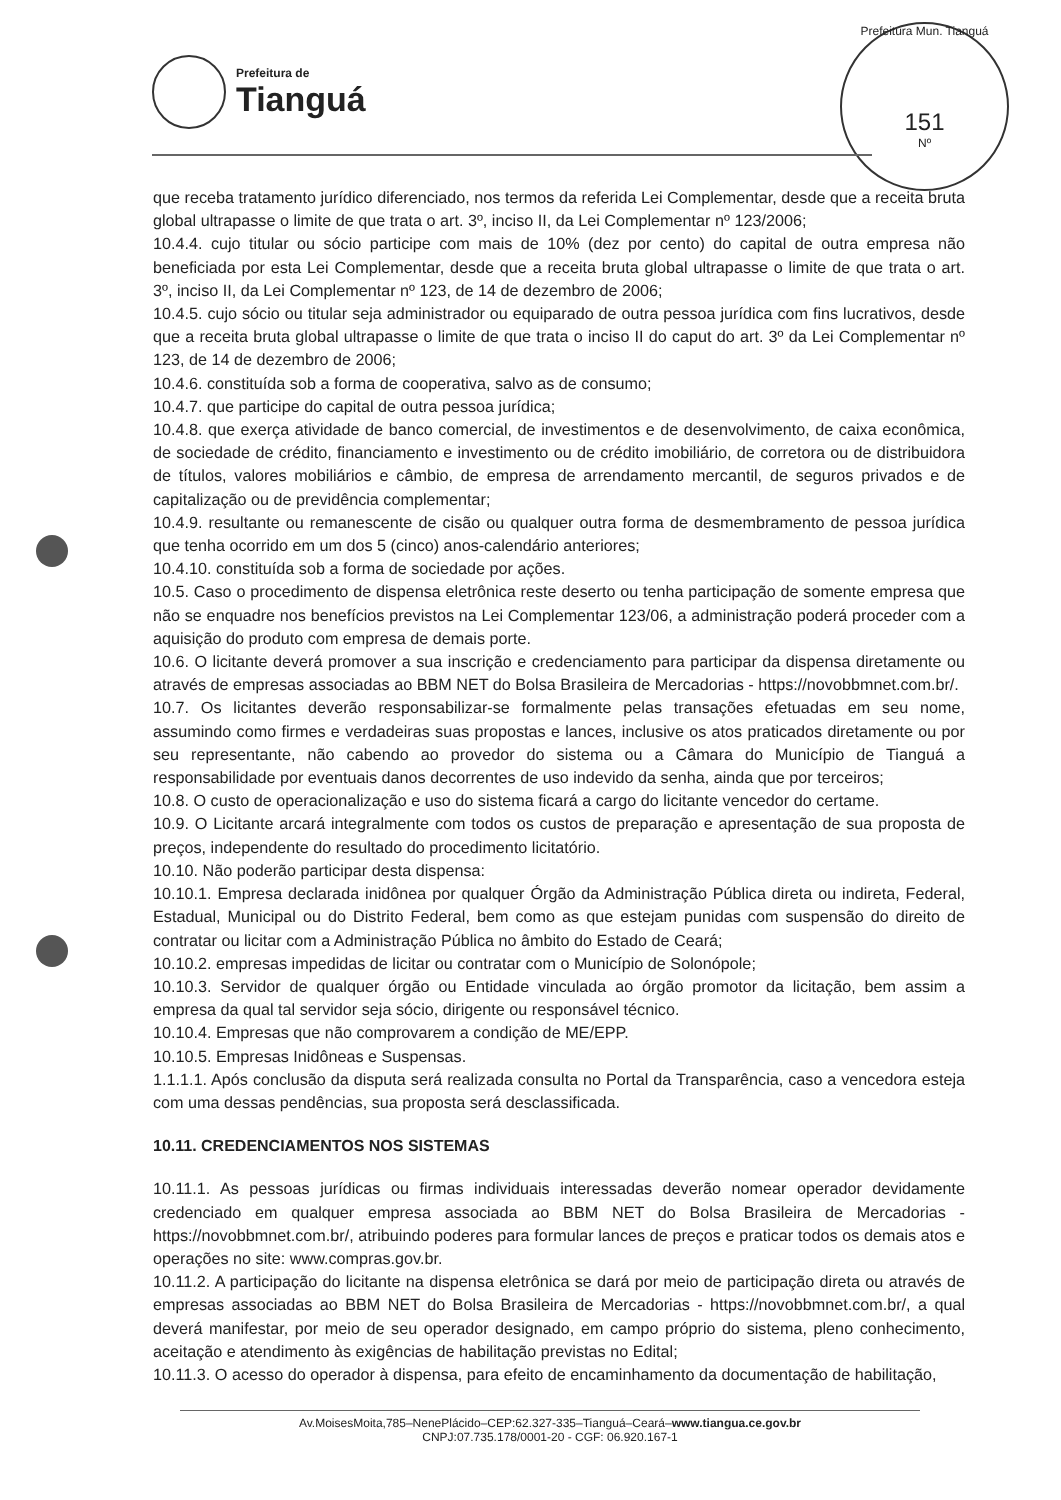Prefeitura de
Tianguá
Prefeitura Mun. Tianguá
151
Nº
que receba tratamento jurídico diferenciado, nos termos da referida Lei Complementar, desde que a receita bruta global ultrapasse o limite de que trata o art. 3º, inciso II, da Lei Complementar nº 123/2006;
10.4.4. cujo titular ou sócio participe com mais de 10% (dez por cento) do capital de outra empresa não beneficiada por esta Lei Complementar, desde que a receita bruta global ultrapasse o limite de que trata o art. 3º, inciso II, da Lei Complementar nº 123, de 14 de dezembro de 2006;
10.4.5. cujo sócio ou titular seja administrador ou equiparado de outra pessoa jurídica com fins lucrativos, desde que a receita bruta global ultrapasse o limite de que trata o inciso II do caput do art. 3º da Lei Complementar nº 123, de 14 de dezembro de 2006;
10.4.6. constituída sob a forma de cooperativa, salvo as de consumo;
10.4.7. que participe do capital de outra pessoa jurídica;
10.4.8. que exerça atividade de banco comercial, de investimentos e de desenvolvimento, de caixa econômica, de sociedade de crédito, financiamento e investimento ou de crédito imobiliário, de corretora ou de distribuidora de títulos, valores mobiliários e câmbio, de empresa de arrendamento mercantil, de seguros privados e de capitalização ou de previdência complementar;
10.4.9. resultante ou remanescente de cisão ou qualquer outra forma de desmembramento de pessoa jurídica que tenha ocorrido em um dos 5 (cinco) anos-calendário anteriores;
10.4.10. constituída sob a forma de sociedade por ações.
10.5. Caso o procedimento de dispensa eletrônica reste deserto ou tenha participação de somente empresa que não se enquadre nos benefícios previstos na Lei Complementar 123/06, a administração poderá proceder com a aquisição do produto com empresa de demais porte.
10.6. O licitante deverá promover a sua inscrição e credenciamento para participar da dispensa diretamente ou através de empresas associadas ao BBM NET do Bolsa Brasileira de Mercadorias - https://novobbmnet.com.br/.
10.7. Os licitantes deverão responsabilizar-se formalmente pelas transações efetuadas em seu nome, assumindo como firmes e verdadeiras suas propostas e lances, inclusive os atos praticados diretamente ou por seu representante, não cabendo ao provedor do sistema ou a Câmara do Município de Tianguá a responsabilidade por eventuais danos decorrentes de uso indevido da senha, ainda que por terceiros;
10.8. O custo de operacionalização e uso do sistema ficará a cargo do licitante vencedor do certame.
10.9. O Licitante arcará integralmente com todos os custos de preparação e apresentação de sua proposta de preços, independente do resultado do procedimento licitatório.
10.10. Não poderão participar desta dispensa:
10.10.1. Empresa declarada inidônea por qualquer Órgão da Administração Pública direta ou indireta, Federal, Estadual, Municipal ou do Distrito Federal, bem como as que estejam punidas com suspensão do direito de contratar ou licitar com a Administração Pública no âmbito do Estado de Ceará;
10.10.2. empresas impedidas de licitar ou contratar com o Município de Solonópole;
10.10.3. Servidor de qualquer órgão ou Entidade vinculada ao órgão promotor da licitação, bem assim a empresa da qual tal servidor seja sócio, dirigente ou responsável técnico.
10.10.4. Empresas que não comprovarem a condição de ME/EPP.
10.10.5. Empresas Inidôneas e Suspensas.
1.1.1.1. Após conclusão da disputa será realizada consulta no Portal da Transparência, caso a vencedora esteja com uma dessas pendências, sua proposta será desclassificada.
10.11. CREDENCIAMENTOS NOS SISTEMAS
10.11.1. As pessoas jurídicas ou firmas individuais interessadas deverão nomear operador devidamente credenciado em qualquer empresa associada ao BBM NET do Bolsa Brasileira de Mercadorias - https://novobbmnet.com.br/, atribuindo poderes para formular lances de preços e praticar todos os demais atos e operações no site: www.compras.gov.br.
10.11.2. A participação do licitante na dispensa eletrônica se dará por meio de participação direta ou através de empresas associadas ao BBM NET do Bolsa Brasileira de Mercadorias - https://novobbmnet.com.br/, a qual deverá manifestar, por meio de seu operador designado, em campo próprio do sistema, pleno conhecimento, aceitação e atendimento às exigências de habilitação previstas no Edital;
10.11.3. O acesso do operador à dispensa, para efeito de encaminhamento da documentação de habilitação,
Av.MoisesMoita,785–NenePlácido–CEP:62.327-335–Tianguá–Ceará–www.tiangua.ce.gov.br
CNPJ:07.735.178/0001-20 - CGF: 06.920.167-1